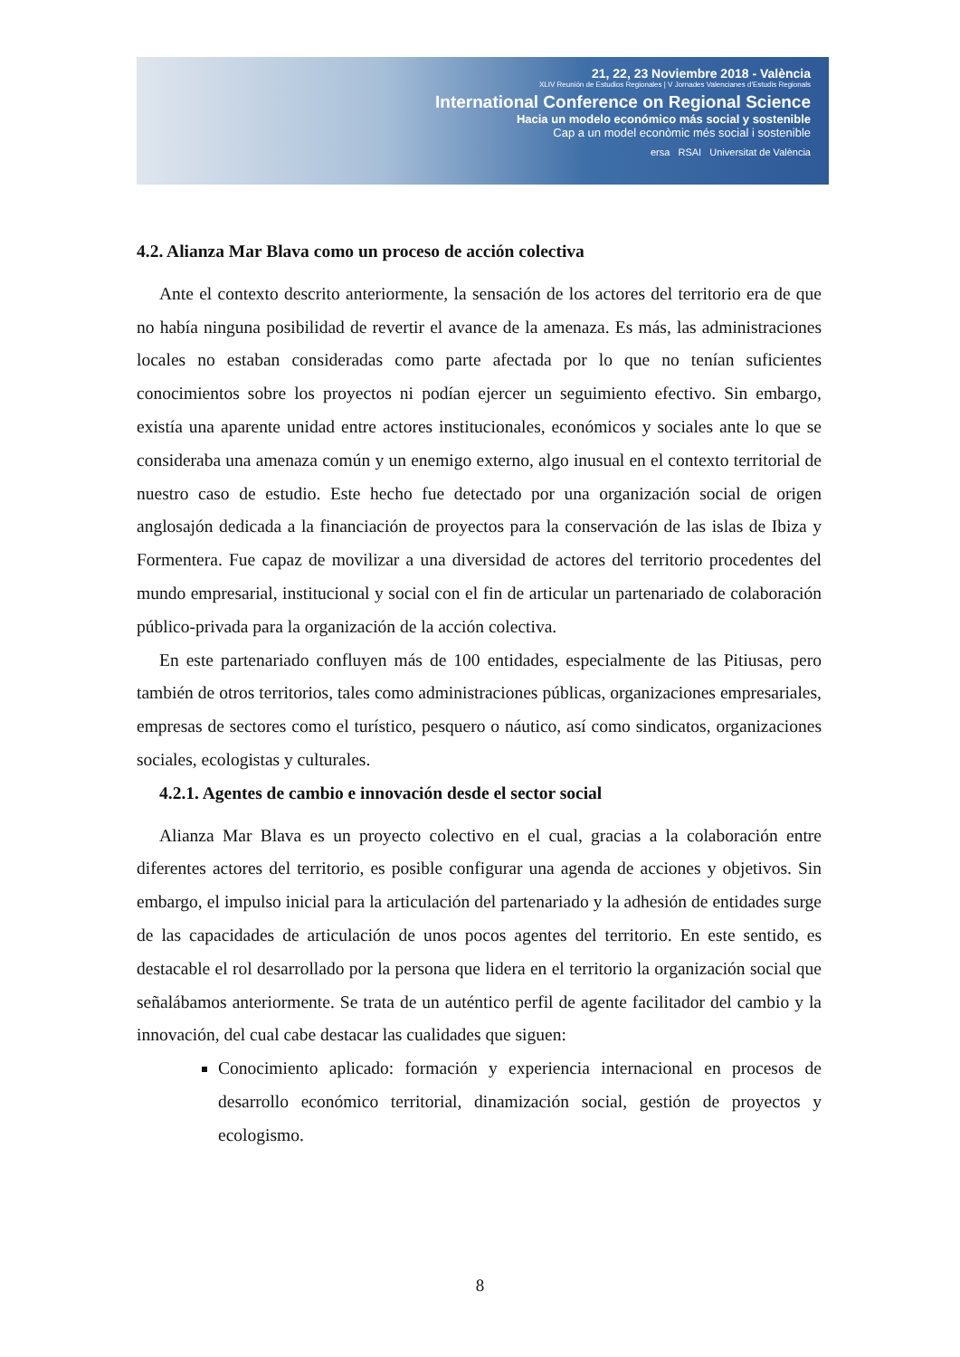21, 22, 23 Noviembre 2018 - València
XLIV Reunión de Estudios Regionales | V Jornades Valencianes d'Estudis Regionals
International Conference on Regional Science
Hacia un modelo económico más social y sostenible
Cap a un model econòmic més social i sostenible
ersa RSAI Universitat de València
4.2. Alianza Mar Blava como un proceso de acción colectiva
Ante el contexto descrito anteriormente, la sensación de los actores del territorio era de que no había ninguna posibilidad de revertir el avance de la amenaza. Es más, las administraciones locales no estaban consideradas como parte afectada por lo que no tenían suficientes conocimientos sobre los proyectos ni podían ejercer un seguimiento efectivo. Sin embargo, existía una aparente unidad entre actores institucionales, económicos y sociales ante lo que se consideraba una amenaza común y un enemigo externo, algo inusual en el contexto territorial de nuestro caso de estudio. Este hecho fue detectado por una organización social de origen anglosajón dedicada a la financiación de proyectos para la conservación de las islas de Ibiza y Formentera. Fue capaz de movilizar a una diversidad de actores del territorio procedentes del mundo empresarial, institucional y social con el fin de articular un partenariado de colaboración público-privada para la organización de la acción colectiva.
En este partenariado confluyen más de 100 entidades, especialmente de las Pitiusas, pero también de otros territorios, tales como administraciones públicas, organizaciones empresariales, empresas de sectores como el turístico, pesquero o náutico, así como sindicatos, organizaciones sociales, ecologistas y culturales.
4.2.1. Agentes de cambio e innovación desde el sector social
Alianza Mar Blava es un proyecto colectivo en el cual, gracias a la colaboración entre diferentes actores del territorio, es posible configurar una agenda de acciones y objetivos. Sin embargo, el impulso inicial para la articulación del partenariado y la adhesión de entidades surge de las capacidades de articulación de unos pocos agentes del territorio. En este sentido, es destacable el rol desarrollado por la persona que lidera en el territorio la organización social que señalábamos anteriormente. Se trata de un auténtico perfil de agente facilitador del cambio y la innovación, del cual cabe destacar las cualidades que siguen:
Conocimiento aplicado: formación y experiencia internacional en procesos de desarrollo económico territorial, dinamización social, gestión de proyectos y ecologismo.
8